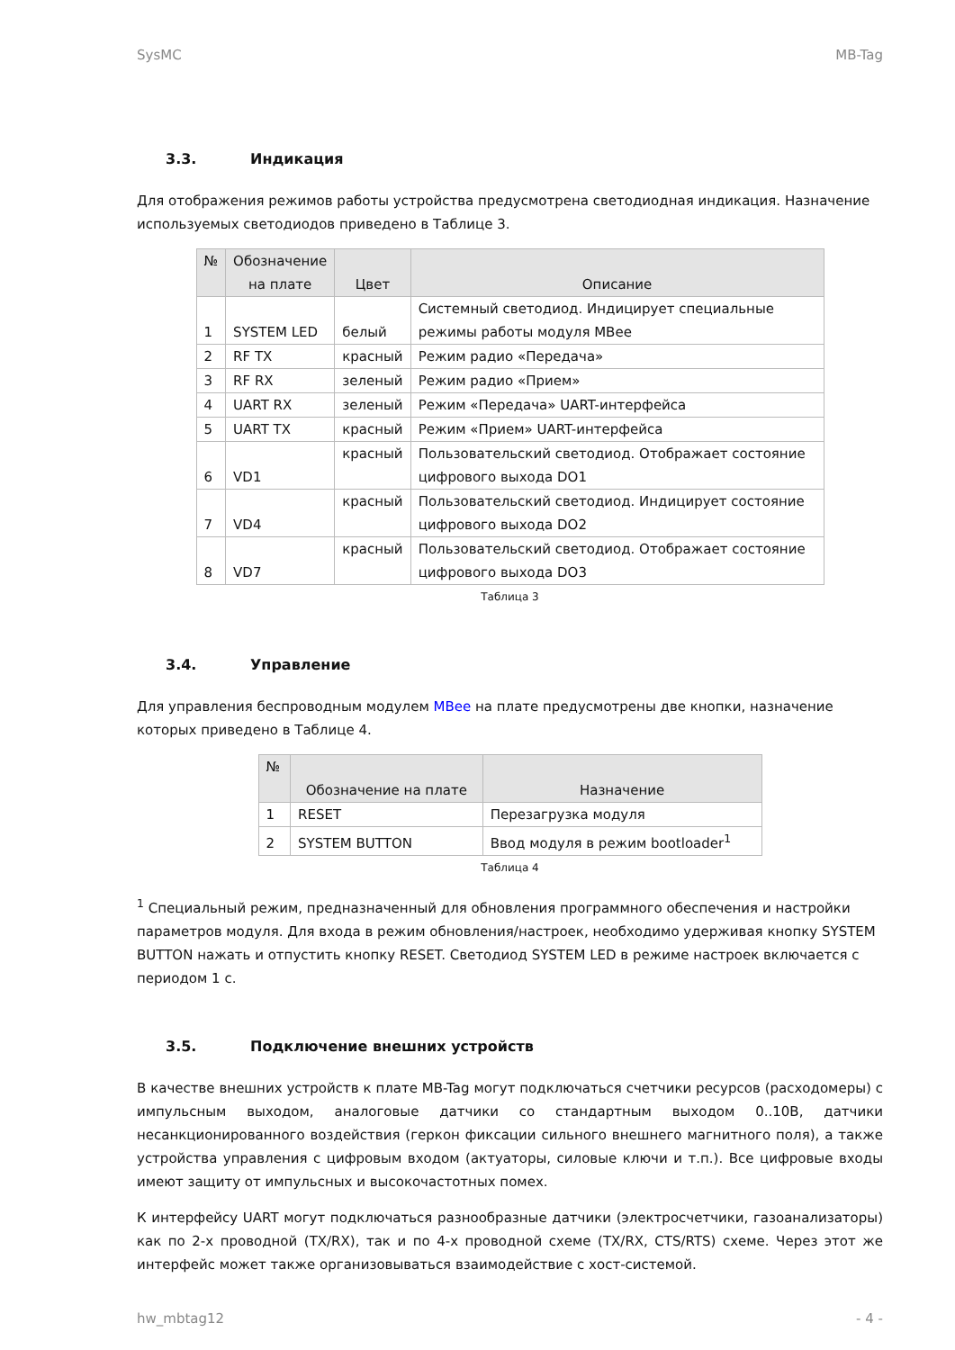SysMC MB-Tag
3.3. Индикация
Для отображения режимов работы устройства предусмотрена светодиодная индикация. Назначение используемых светодиодов приведено в Таблице 3.
| № | Обозначение на плате | Цвет | Описание |
| --- | --- | --- | --- |
| 1 | SYSTEM LED | белый | Системный светодиод. Индицирует специальные режимы работы модуля MBee |
| 2 | RF TX | красный | Режим радио «Передача» |
| 3 | RF RX | зеленый | Режим радио «Прием» |
| 4 | UART RX | зеленый | Режим «Передача» UART-интерфейса |
| 5 | UART TX | красный | Режим «Прием» UART-интерфейса |
| 6 | VD1 | красный | Пользовательский светодиод. Отображает состояние цифрового выхода DO1 |
| 7 | VD4 | красный | Пользовательский светодиод. Индицирует состояние цифрового выхода DO2 |
| 8 | VD7 | красный | Пользовательский светодиод. Отображает состояние цифрового выхода DO3 |
Таблица 3
3.4. Управление
Для управления беспроводным модулем MBee на плате предусмотрены две кнопки, назначение которых приведено в Таблице 4.
| № | Обозначение на плате | Назначение |
| --- | --- | --- |
| 1 | RESET | Перезагрузка модуля |
| 2 | SYSTEM BUTTON | Ввод модуля в режим bootloader<sup>1</sup> |
Таблица 4
<sup>1</sup> Специальный режим, предназначенный для обновления программного обеспечения и настройки параметров модуля. Для входа в режим обновления/настроек, необходимо удерживая кнопку SYSTEM BUTTON нажать и отпустить кнопку RESET. Светодиод SYSTEM LED в режиме настроек включается с периодом 1 с.
3.5. Подключение внешних устройств
В качестве внешних устройств к плате MB-Tag могут подключаться счетчики ресурсов (расходомеры) с импульсным выходом, аналоговые датчики со стандартным выходом 0..10В, датчики несанкционированного воздействия (геркон фиксации сильного внешнего магнитного поля), а также устройства управления с цифровым входом (актуаторы, силовые ключи и т.п.). Все цифровые входы имеют защиту от импульсных и высокочастотных помех.
К интерфейсу UART могут подключаться разнообразные датчики (электросчетчики, газоанализаторы) как по 2-х проводной (TX/RX), так и по 4-х проводной схеме (TX/RX, CTS/RTS) схеме. Через этот же интерфейс может также организовываться взаимодействие с хост-системой.
hw_mbtag12 - 4 -